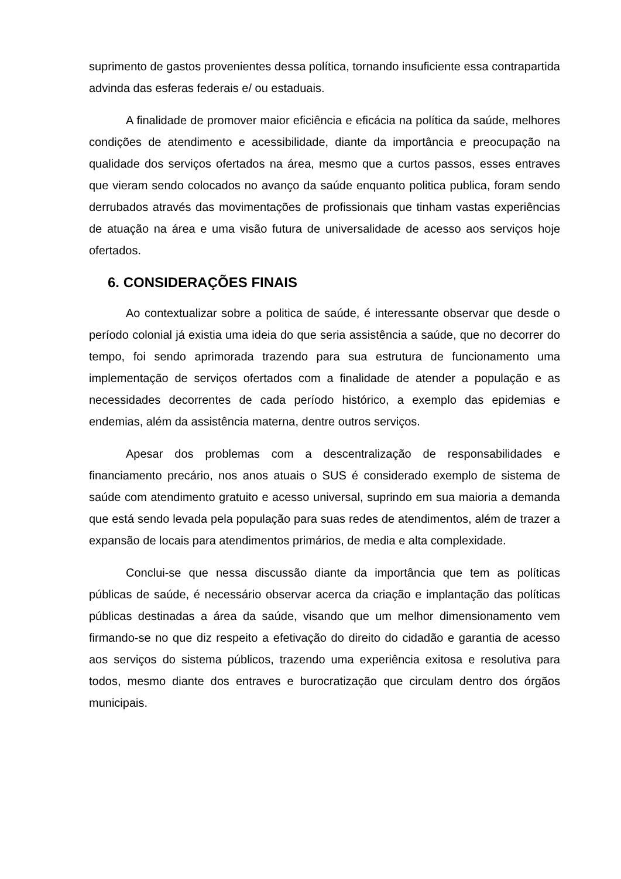suprimento de gastos provenientes dessa política, tornando insuficiente essa contrapartida advinda das esferas federais e/ ou estaduais.
A finalidade de promover maior eficiência e eficácia na política da saúde, melhores condições de atendimento e acessibilidade, diante da importância e preocupação na qualidade dos serviços ofertados na área, mesmo que a curtos passos, esses entraves que vieram sendo colocados no avanço da saúde enquanto politica publica, foram sendo derrubados através das movimentações de profissionais que tinham vastas experiências de atuação na área e uma visão futura de universalidade de acesso aos serviços hoje ofertados.
6. CONSIDERAÇÕES FINAIS
Ao contextualizar sobre a politica de saúde, é interessante observar que desde o período colonial já existia uma ideia do que seria assistência a saúde, que no decorrer do tempo, foi sendo aprimorada trazendo para sua estrutura de funcionamento uma implementação de serviços ofertados com a finalidade de atender a população e as necessidades decorrentes de cada período histórico, a exemplo das epidemias e endemias, além da assistência materna, dentre outros serviços.
Apesar dos problemas com a descentralização de responsabilidades e financiamento precário, nos anos atuais o SUS é considerado exemplo de sistema de saúde com atendimento gratuito e acesso universal, suprindo em sua maioria a demanda que está sendo levada pela população para suas redes de atendimentos, além de trazer a expansão de locais para atendimentos primários, de media e alta complexidade.
Conclui-se que nessa discussão diante da importância que tem as políticas públicas de saúde, é necessário observar acerca da criação e implantação das políticas públicas destinadas a área da saúde, visando que um melhor dimensionamento vem firmando-se no que diz respeito a efetivação do direito do cidadão e garantia de acesso aos serviços do sistema públicos, trazendo uma experiência exitosa e resolutiva para todos, mesmo diante dos entraves e burocratização que circulam dentro dos órgãos municipais.